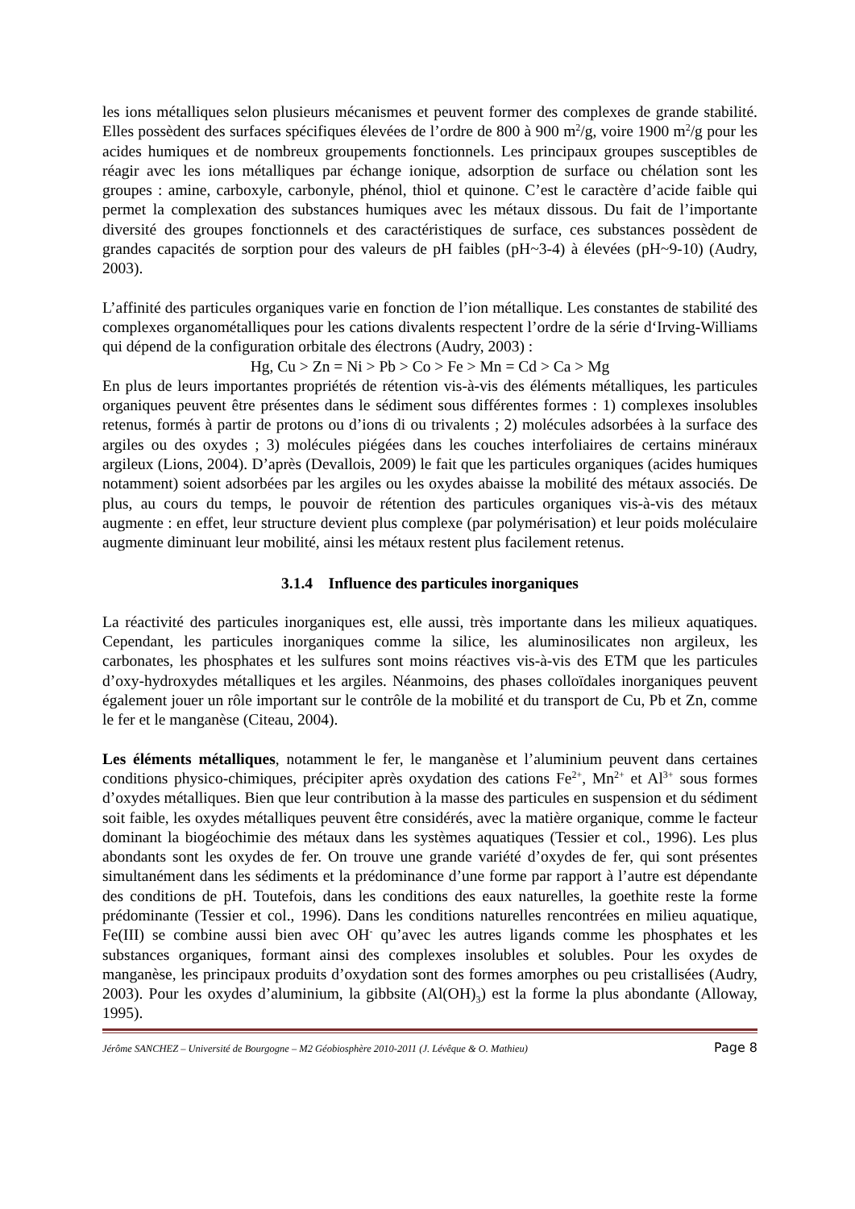les ions métalliques selon plusieurs mécanismes et peuvent former des complexes de grande stabilité. Elles possèdent des surfaces spécifiques élevées de l’ordre de 800 à 900 m<sup>2</sup>/g, voire 1900 m<sup>2</sup>/g pour les acides humiques et de nombreux groupements fonctionnels. Les principaux groupes susceptibles de réagir avec les ions métalliques par échange ionique, adsorption de surface ou chélation sont les groupes : amine, carboxyle, carbonyle, phénol, thiol et quinone. C’est le caractère d’acide faible qui permet la complexation des substances humiques avec les métaux dissous. Du fait de l’importante diversité des groupes fonctionnels et des caractéristiques de surface, ces substances possèdent de grandes capacités de sorption pour des valeurs de pH faibles (pH~3-4) à élevées (pH~9-10) (Audry, 2003).
L’affinité des particules organiques varie en fonction de l’ion métallique. Les constantes de stabilité des complexes organométalliques pour les cations divalents respectent l’ordre de la série d‘Irving-Williams qui dépend de la configuration orbitale des électrons (Audry, 2003) :
Hg, Cu > Zn = Ni > Pb > Co > Fe > Mn = Cd > Ca > Mg
En plus de leurs importantes propriétés de rétention vis-à-vis des éléments métalliques, les particules organiques peuvent être présentes dans le sédiment sous différentes formes : 1) complexes insolubles retenus, formés à partir de protons ou d’ions di ou trivalents ; 2) molécules adsorbées à la surface des argiles ou des oxydes ; 3) molécules piégées dans les couches interfoliaires de certains minéraux argileux (Lions, 2004). D’après (Devallois, 2009) le fait que les particules organiques (acides humiques notamment) soient adsorbées par les argiles ou les oxydes abaisse la mobilité des métaux associés. De plus, au cours du temps, le pouvoir de rétention des particules organiques vis-à-vis des métaux augmente : en effet, leur structure devient plus complexe (par polymérisation) et leur poids moléculaire augmente diminuant leur mobilité, ainsi les métaux restent plus facilement retenus.
3.1.4 Influence des particules inorganiques
La réactivité des particules inorganiques est, elle aussi, très importante dans les milieux aquatiques. Cependant, les particules inorganiques comme la silice, les aluminosilicates non argileux, les carbonates, les phosphates et les sulfures sont moins réactives vis-à-vis des ETM que les particules d’oxy-hydroxydes métalliques et les argiles. Néanmoins, des phases colloïdales inorganiques peuvent également jouer un rôle important sur le contrôle de la mobilité et du transport de Cu, Pb et Zn, comme le fer et le manganèse (Citeau, 2004).
Les éléments métalliques, notamment le fer, le manganèse et l’aluminium peuvent dans certaines conditions physico-chimiques, précipiter après oxydation des cations Fe<sup>2+</sup>, Mn<sup>2+</sup> et Al<sup>3+</sup> sous formes d’oxydes métalliques. Bien que leur contribution à la masse des particules en suspension et du sédiment soit faible, les oxydes métalliques peuvent être considérés, avec la matière organique, comme le facteur dominant la biogéochimie des métaux dans les systèmes aquatiques (Tessier et col., 1996). Les plus abondants sont les oxydes de fer. On trouve une grande variété d’oxydes de fer, qui sont présentes simultanément dans les sédiments et la prédominance d’une forme par rapport à l’autre est dépendante des conditions de pH. Toutefois, dans les conditions des eaux naturelles, la goethite reste la forme prédominante (Tessier et col., 1996). Dans les conditions naturelles rencontrées en milieu aquatique, Fe(III) se combine aussi bien avec OH<sup>-</sup> qu’avec les autres ligands comme les phosphates et les substances organiques, formant ainsi des complexes insolubles et solubles. Pour les oxydes de manganèse, les principaux produits d’oxydation sont des formes amorphes ou peu cristallisées (Audry, 2003). Pour les oxydes d’aluminium, la gibbsite (Al(OH)<sub>3</sub>) est la forme la plus abondante (Alloway, 1995).
Jérôme SANCHEZ – Université de Bourgogne – M2 Géobiosphère 2010-2011 (J. Lévêque & O. Mathieu) Page 8